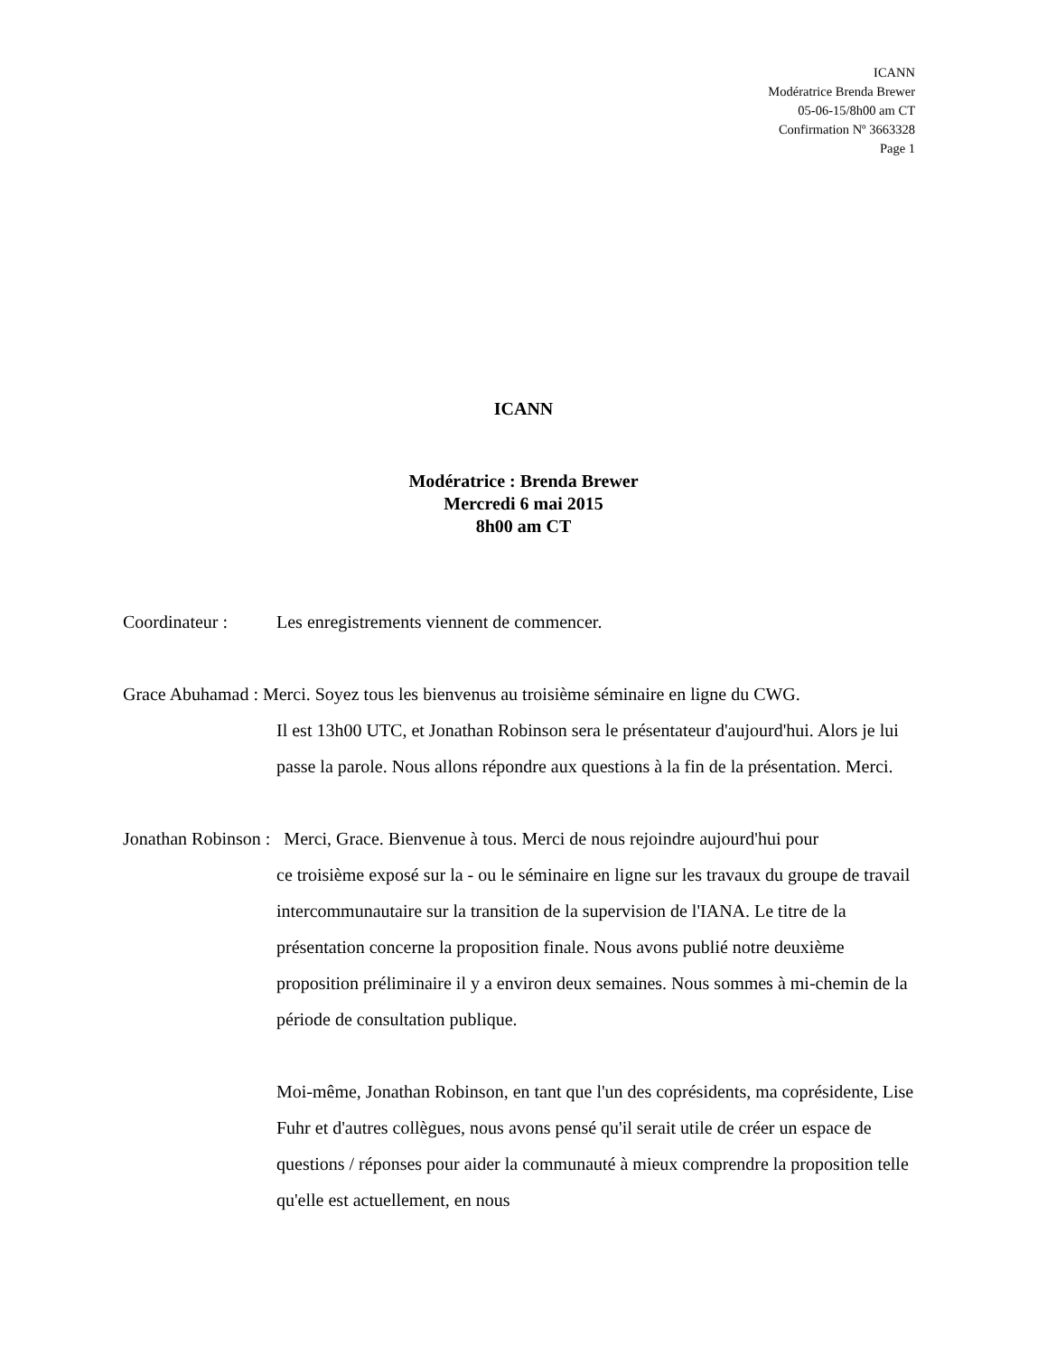ICANN
Modératrice Brenda Brewer
05-06-15/8h00 am CT
Confirmation Nº 3663328
Page 1
ICANN
Modératrice : Brenda Brewer
Mercredi 6 mai 2015
8h00 am CT
Coordinateur : Les enregistrements viennent de commencer.
Grace Abuhamad : Merci. Soyez tous les bienvenus au troisième séminaire en ligne du CWG.
Il est 13h00 UTC, et Jonathan Robinson sera le présentateur d'aujourd'hui. Alors je lui passe la parole. Nous allons répondre aux questions à la fin de la présentation. Merci.
Jonathan Robinson : Merci, Grace. Bienvenue à tous. Merci de nous rejoindre aujourd'hui pour
ce troisième exposé sur la - ou le séminaire en ligne sur les travaux du groupe de travail intercommunautaire sur la transition de la supervision de l'IANA. Le titre de la présentation concerne la proposition finale. Nous avons publié notre deuxième proposition préliminaire il y a environ deux semaines. Nous sommes à mi-chemin de la période de consultation publique.
Moi-même, Jonathan Robinson, en tant que l'un des coprésidents, ma coprésidente, Lise Fuhr et d'autres collègues, nous avons pensé qu'il serait utile de créer un espace de questions / réponses pour aider la communauté à mieux comprendre la proposition telle qu'elle est actuellement, en nous